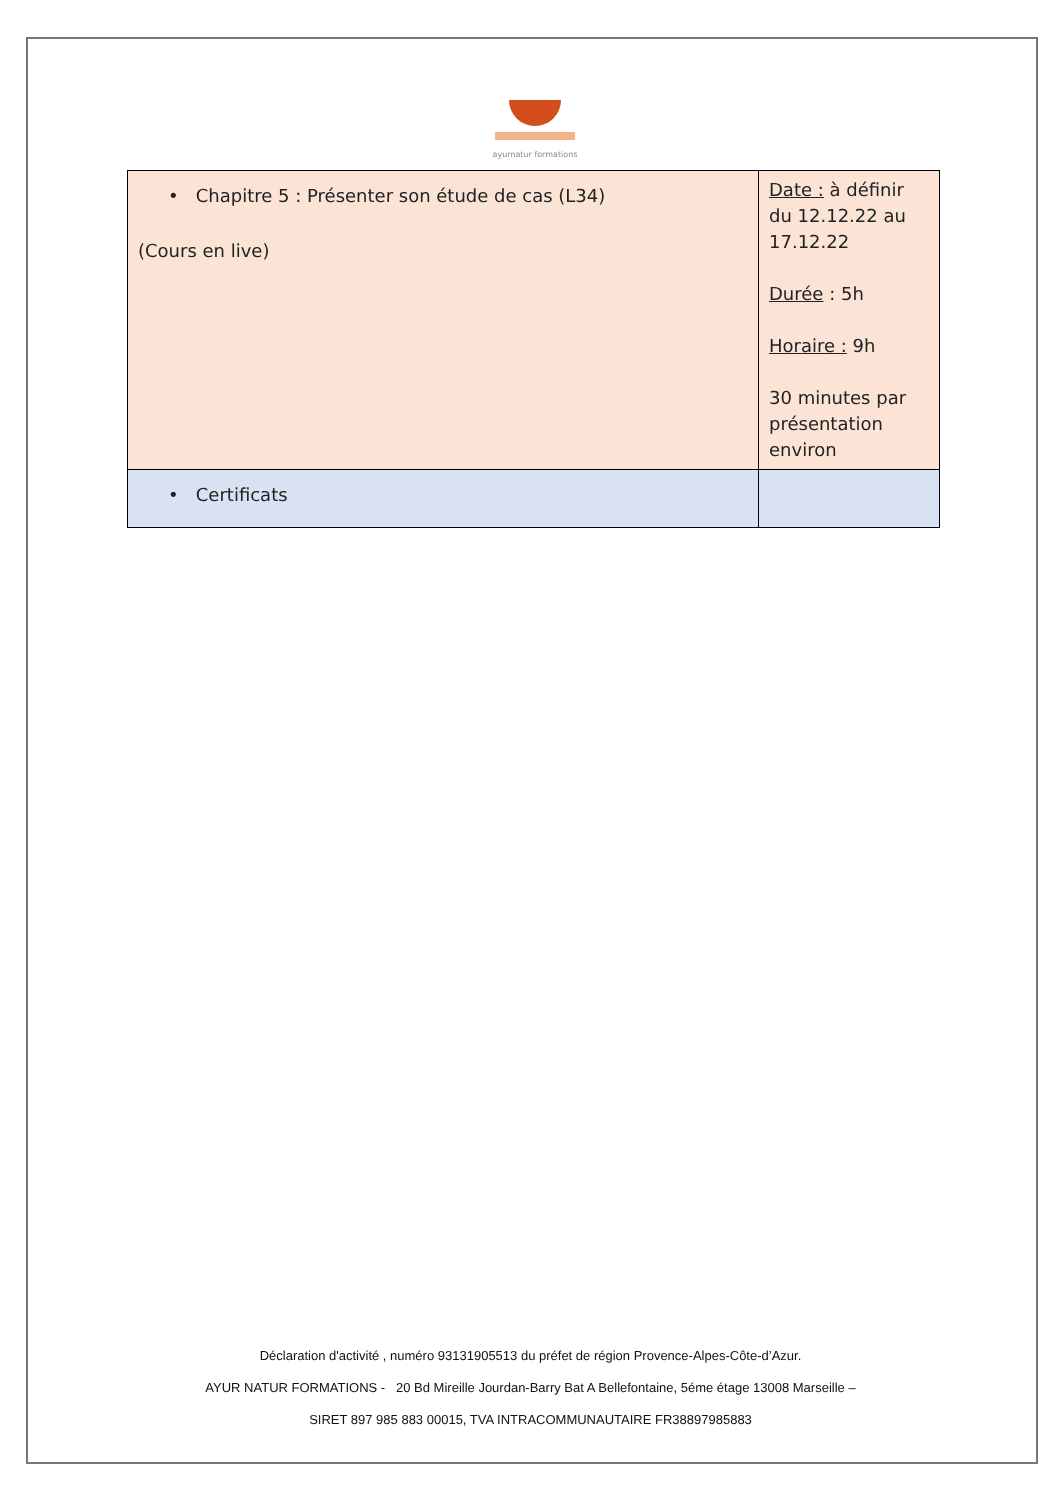ayurnatur formations
| • Chapitre 5 : Présenter son étude de cas (L34) (Cours en live) | Date : à définir du 12.12.22 au 17.12.22 Durée : 5h Horaire : 9h 30 minutes par présentation environ |
| • Certificats | |
Déclaration d'activité , numéro 93131905513 du préfet de région Provence-Alpes-Côte-d’Azur.
AYUR NATUR FORMATIONS - 20 Bd Mireille Jourdan-Barry Bat A Bellefontaine, 5éme étage 13008 Marseille –
SIRET 897 985 883 00015, TVA INTRACOMMUNAUTAIRE FR38897985883